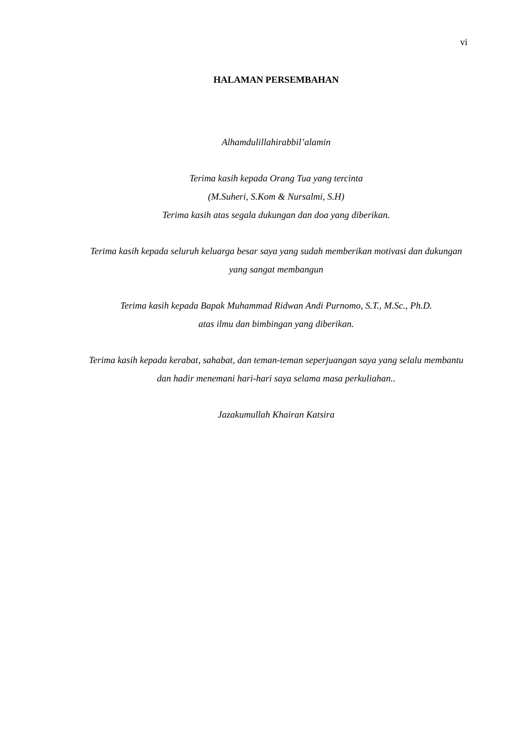vi
HALAMAN PERSEMBAHAN
Alhamdulillahirabbil’alamin
Terima kasih kepada Orang Tua yang tercinta
(M.Suheri, S.Kom & Nursalmi, S.H)
Terima kasih atas segala dukungan dan doa yang diberikan.
Terima kasih kepada seluruh keluarga besar saya yang sudah memberikan motivasi dan dukungan yang sangat membangun
Terima kasih kepada Bapak Muhammad Ridwan Andi Purnomo, S.T., M.Sc., Ph.D.
atas ilmu dan bimbingan yang diberikan.
Terima kasih kepada kerabat, sahabat, dan teman-teman seperjuangan saya yang selalu membantu dan hadir menemani hari-hari saya selama masa perkuliahan..
Jazakumullah Khairan Katsira